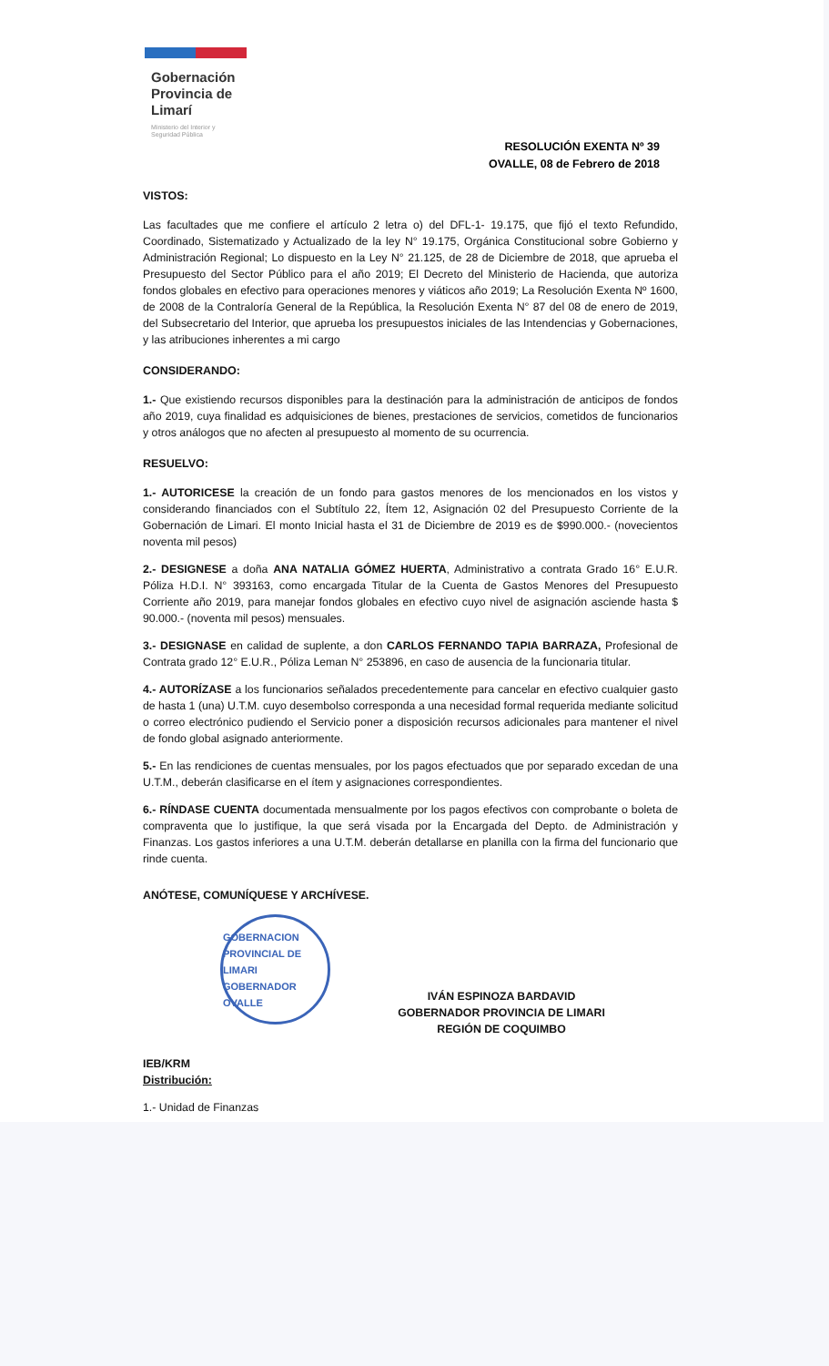Gobernación
Provincia de
Limarí
Ministerio del Interior y
Seguridad Pública
RESOLUCIÓN EXENTA Nº 39
OVALLE, 08 de Febrero de 2018
VISTOS:
Las facultades que me confiere el artículo 2 letra o) del DFL-1- 19.175, que fijó el texto Refundido, Coordinado, Sistematizado y Actualizado de la ley N° 19.175, Orgánica Constitucional sobre Gobierno y Administración Regional; Lo dispuesto en la Ley N° 21.125, de 28 de Diciembre de 2018, que aprueba el Presupuesto del Sector Público para el año 2019; El Decreto del Ministerio de Hacienda, que autoriza fondos globales en efectivo para operaciones menores y viáticos año 2019; La Resolución Exenta Nº 1600, de 2008 de la Contraloría General de la República, la Resolución Exenta N° 87 del 08 de enero de 2019, del Subsecretario del Interior, que aprueba los presupuestos iniciales de las Intendencias y Gobernaciones, y las atribuciones inherentes a mi cargo
CONSIDERANDO:
1.- Que existiendo recursos disponibles para la destinación para la administración de anticipos de fondos año 2019, cuya finalidad es adquisiciones de bienes, prestaciones de servicios, cometidos de funcionarios y otros análogos que no afecten al presupuesto al momento de su ocurrencia.
RESUELVO:
1.- AUTORICESE la creación de un fondo para gastos menores de los mencionados en los vistos y considerando financiados con el Subtítulo 22, Ítem 12, Asignación 02 del Presupuesto Corriente de la Gobernación de Limari. El monto Inicial hasta el 31 de Diciembre de 2019 es de $990.000.- (novecientos noventa mil pesos)
2.- DESIGNESE a doña ANA NATALIA GÓMEZ HUERTA, Administrativo a contrata Grado 16° E.U.R. Póliza H.D.I. N° 393163, como encargada Titular de la Cuenta de Gastos Menores del Presupuesto Corriente año 2019, para manejar fondos globales en efectivo cuyo nivel de asignación asciende hasta $ 90.000.- (noventa mil pesos) mensuales.
3.- DESIGNASE en calidad de suplente, a don CARLOS FERNANDO TAPIA BARRAZA, Profesional de Contrata grado 12° E.U.R., Póliza Leman N° 253896, en caso de ausencia de la funcionaria titular.
4.- AUTORÍZASE a los funcionarios señalados precedentemente para cancelar en efectivo cualquier gasto de hasta 1 (una) U.T.M. cuyo desembolso corresponda a una necesidad formal requerida mediante solicitud o correo electrónico pudiendo el Servicio poner a disposición recursos adicionales para mantener el nivel de fondo global asignado anteriormente.
5.- En las rendiciones de cuentas mensuales, por los pagos efectuados que por separado excedan de una U.T.M., deberán clasificarse en el ítem y asignaciones correspondientes.
6.- RÍNDASE CUENTA documentada mensualmente por los pagos efectivos con comprobante o boleta de compraventa que lo justifique, la que será visada por la Encargada del Depto. de Administración y Finanzas. Los gastos inferiores a una U.T.M. deberán detallarse en planilla con la firma del funcionario que rinde cuenta.
ANÓTESE, COMUNÍQUESE Y ARCHÍVESE.
GOBERNACION PROVINCIAL DE LIMARI
GOBERNADOR
OVALLE
IVÁN ESPINOZA BARDAVID
GOBERNADOR PROVINCIA DE LIMARI
REGIÓN DE COQUIMBO
IEB/KRM
Distribución:
1.- Unidad de Finanzas